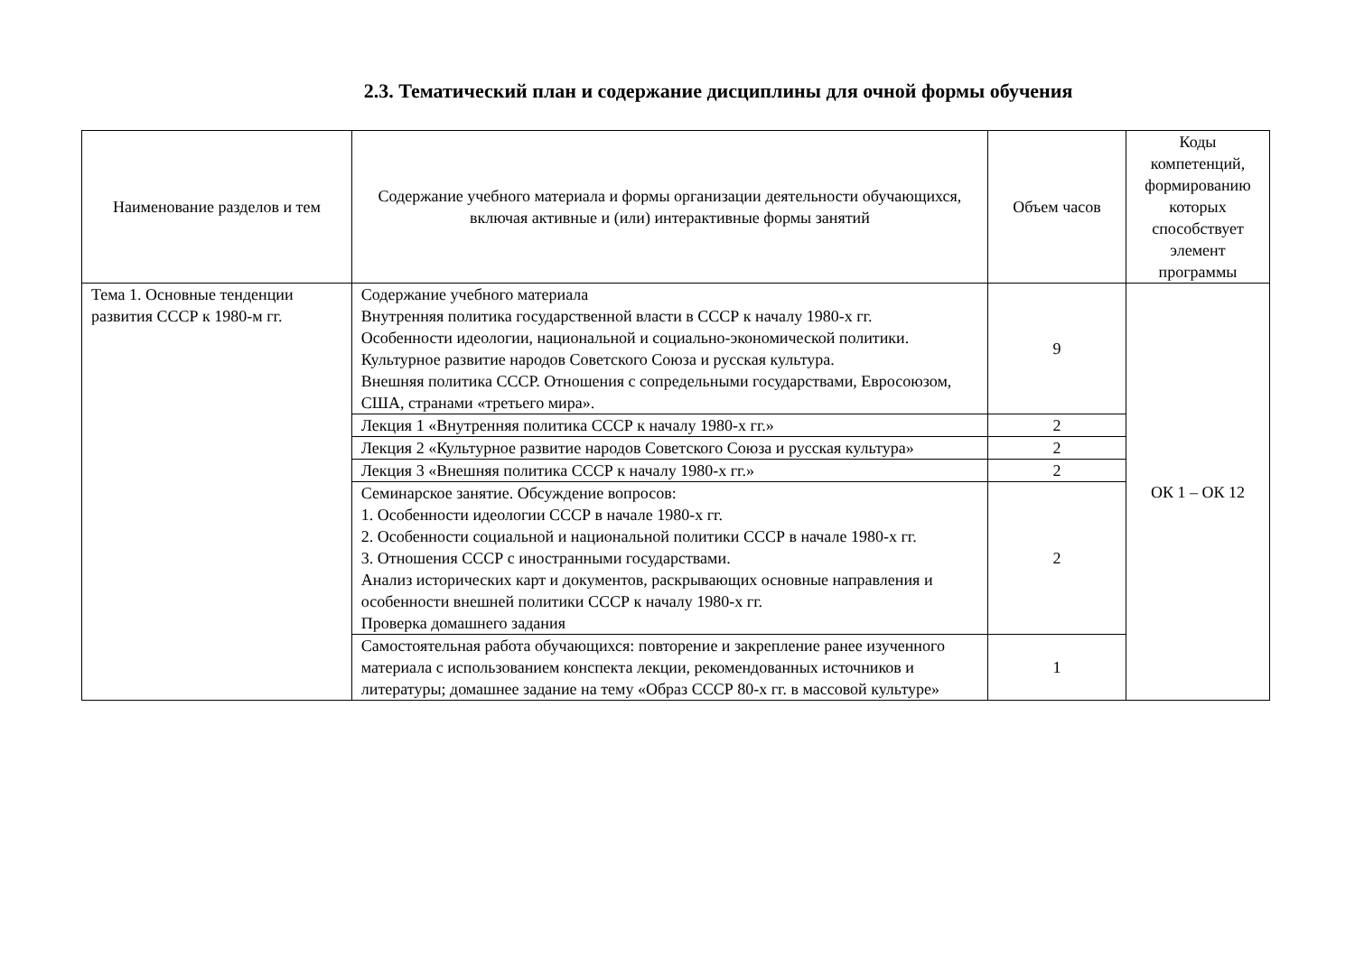2.3. Тематический план и содержание дисциплины для очной формы обучения
| Наименование разделов и тем | Содержание учебного материала и формы организации деятельности обучающихся, включая активные и (или) интерактивные формы занятий | Объем часов | Коды компетенций, формированию которых способствует элемент программы |
| --- | --- | --- | --- |
| Тема 1. Основные тенденции развития СССР к 1980-м гг. | Содержание учебного материала Внутренняя политика государственной власти в СССР к началу 1980-х гг. Особенности идеологии, национальной и социально-экономической политики. Культурное развитие народов Советского Союза и русская культура. Внешняя политика СССР. Отношения с сопредельными государствами, Евросоюзом, США, странами «третьего мира». | 9 | ОК 1 – ОК 12 |
| | Лекция 1 «Внутренняя политика СССР к началу 1980-х гг.» | 2 | |
| | Лекция 2 «Культурное развитие народов Советского Союза и русская культура» | 2 | |
| | Лекция 3 «Внешняя политика СССР к началу 1980-х гг.» | 2 | |
| | Семинарское занятие. Обсуждение вопросов: 1. Особенности идеологии СССР в начале 1980-х гг. 2. Особенности социальной и национальной политики СССР в начале 1980-х гг. 3. Отношения СССР с иностранными государствами. Анализ исторических карт и документов, раскрывающих основные направления и особенности внешней политики СССР к началу 1980-х гг. Проверка домашнего задания | 2 | |
| | Самостоятельная работа обучающихся: повторение и закрепление ранее изученного материала с использованием конспекта лекции, рекомендованных источников и литературы; домашнее задание на тему «Образ СССР 80-х гг. в массовой культуре» | 1 | |